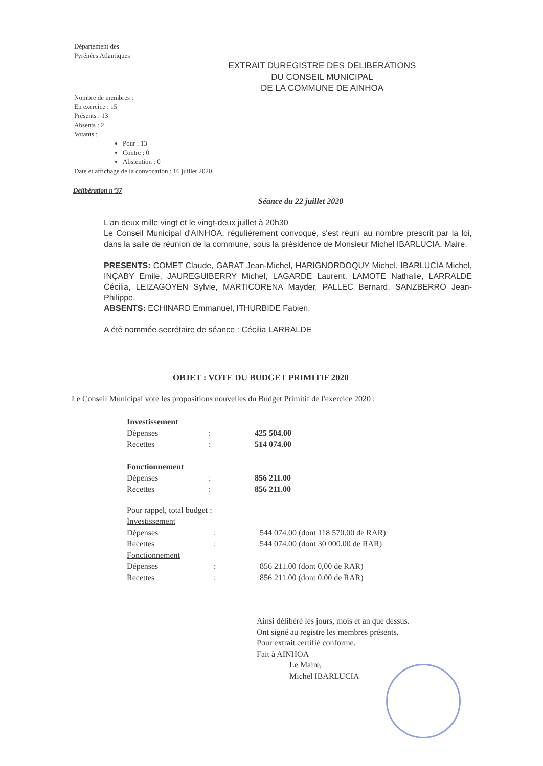Département des
Pyrénées Atlantiques
EXTRAIT DUREGISTRE DES DELIBERATIONS
DU CONSEIL MUNICIPAL
DE LA COMMUNE DE AINHOA
Nombre de membres :
En exercice : 15
Présents : 13
Absents : 2
Votants :
Pour : 13
Contre : 0
Abstention : 0
Date et affichage de la convocation : 16 juillet 2020
Délibération n°37
Séance du 22 juillet 2020
L'an deux mille vingt et le vingt-deux juillet à 20h30
Le Conseil Municipal d'AINHOA, régulièrement convoqué, s'est réuni au nombre prescrit par la loi, dans la salle de réunion de la commune, sous la présidence de Monsieur Michel IBARLUCIA, Maire.
PRESENTS: COMET Claude, GARAT Jean-Michel, HARIGNORDOQUY Michel, IBARLUCIA Michel, INÇABY Emile, JAUREGUIBERRY Michel, LAGARDE Laurent, LAMOTE Nathalie, LARRALDE Cécilia, LEIZAGOYEN Sylvie, MARTICORENA Mayder, PALLEC Bernard, SANZBERRO Jean-Philippe.
ABSENTS: ECHINARD Emmanuel, ITHURBIDE Fabien.
A été nommée secrétaire de séance : Cécilia LARRALDE
OBJET : VOTE DU BUDGET PRIMITIF 2020
Le Conseil Municipal vote les propositions nouvelles du Budget Primitif de l'exercice 2020 :
| Investissement | | |
| Dépenses | : | 425 504.00 |
| Recettes | : | 514 074.00 |
| Fonctionnement | | |
| Dépenses | : | 856 211.00 |
| Recettes | : | 856 211.00 |
| Pour rappel, total budget : | | |
| Investissement | | |
| Dépenses | : | 544 074.00 (dont 118 570.00 de RAR) |
| Recettes | : | 544 074.00 (dont 30 000.00 de RAR) |
| Fonctionnement | | |
| Dépenses | : | 856 211.00 (dont 0,00 de RAR) |
| Recettes | : | 856 211.00 (dont 0.00 de RAR) |
Ainsi délibéré les jours, mois et an que dessus.
Ont signé au registre les membres présents.
Pour extrait certifié conforme.
Fait à AINHOA
Le Maire,
Michel IBARLUCIA